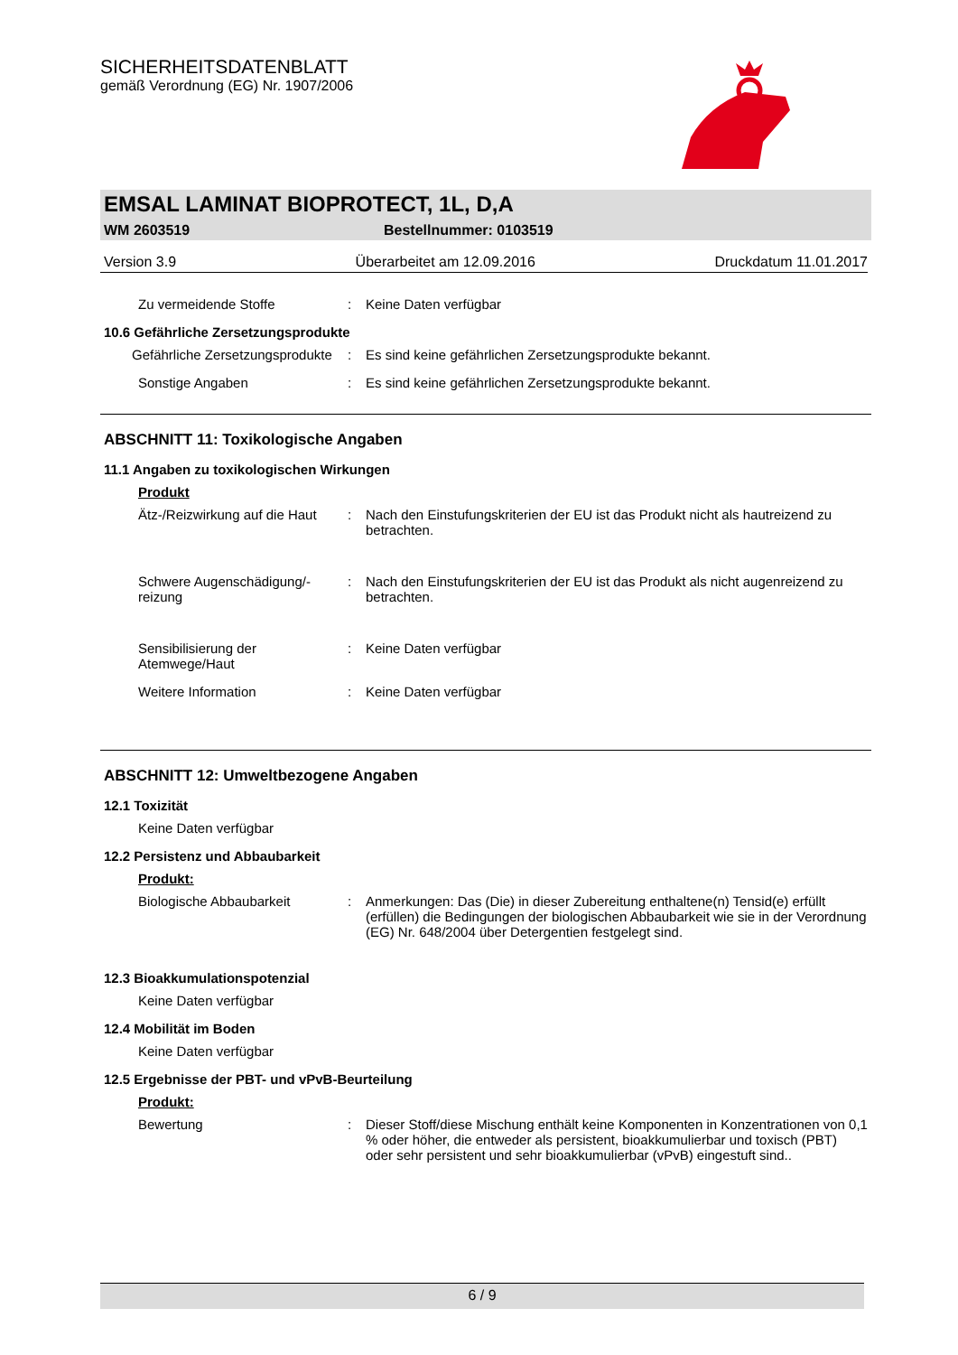SICHERHEITSDATENBLATT
gemäß Verordnung (EG) Nr. 1907/2006
EMSAL LAMINAT BIOPROTECT, 1L, D,A
WM 2603519 Bestellnummer: 0103519
Version 3.9 Überarbeitet am 12.09.2016 Druckdatum 11.01.2017
Zu vermeidende Stoffe : Keine Daten verfügbar
10.6 Gefährliche Zersetzungsprodukte
Gefährliche Zersetzungsprodukte
: Es sind keine gefährlichen Zersetzungsprodukte bekannt.
Sonstige Angaben : Es sind keine gefährlichen Zersetzungsprodukte bekannt.
ABSCHNITT 11: Toxikologische Angaben
11.1 Angaben zu toxikologischen Wirkungen
Produkt
Ätz-/Reizwirkung auf die Haut : Nach den Einstufungskriterien der EU ist das Produkt nicht als hautreizend zu betrachten.
Schwere Augenschädigung/-reizung
: Nach den Einstufungskriterien der EU ist das Produkt als nicht augenreizend zu betrachten.
Sensibilisierung der Atemwege/Haut
: Keine Daten verfügbar
Weitere Information : Keine Daten verfügbar
ABSCHNITT 12: Umweltbezogene Angaben
12.1 Toxizität
Keine Daten verfügbar
12.2 Persistenz und Abbaubarkeit
Produkt:
Biologische Abbaubarkeit : Anmerkungen: Das (Die) in dieser Zubereitung enthaltene(n) Tensid(e) erfüllt (erfüllen) die Bedingungen der biologischen Abbaubarkeit wie sie in der Verordnung (EG) Nr. 648/2004 über Detergentien festgelegt sind.
12.3 Bioakkumulationspotenzial
Keine Daten verfügbar
12.4 Mobilität im Boden
Keine Daten verfügbar
12.5 Ergebnisse der PBT- und vPvB-Beurteilung
Produkt:
Bewertung : Dieser Stoff/diese Mischung enthält keine Komponenten in Konzentrationen von 0,1 % oder höher, die entweder als persistent, bioakkumulierbar und toxisch (PBT) oder sehr persistent und sehr bioakkumulierbar (vPvB) eingestuft sind..
6 / 9